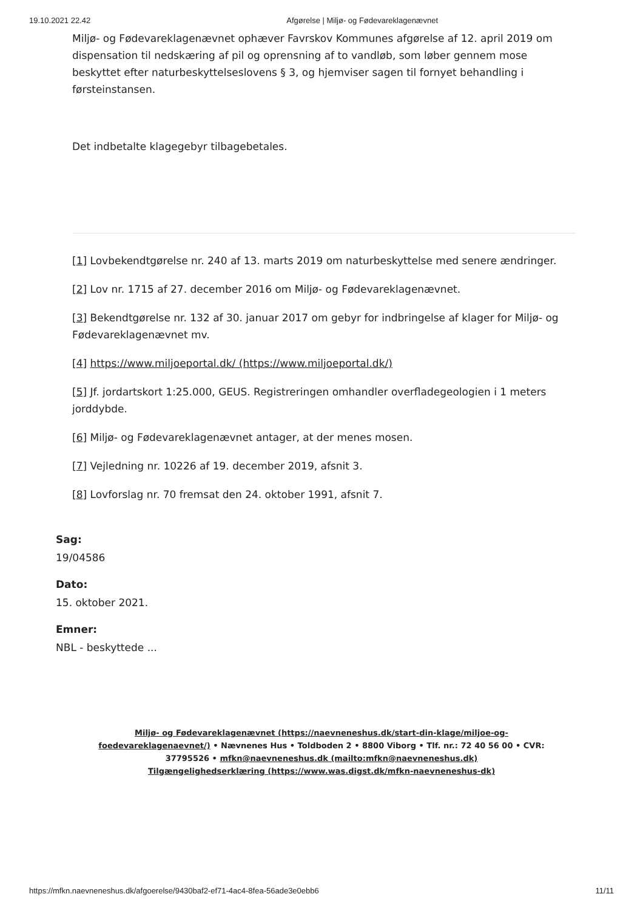19.10.2021 22.42 Afgørelse | Miljø- og Fødevareklagenævnet
Miljø- og Fødevareklagenævnet ophæver Favrskov Kommunes afgørelse af 12. april 2019 om dispensation til nedskæring af pil og oprensning af to vandløb, som løber gennem mose beskyttet efter naturbeskyttelseslovens § 3, og hjemviser sagen til fornyet behandling i førsteinstansen.
Det indbetalte klagegebyr tilbagebetales.
[1] Lovbekendtgørelse nr. 240 af 13. marts 2019 om naturbeskyttelse med senere ændringer.
[2] Lov nr. 1715 af 27. december 2016 om Miljø- og Fødevareklagenævnet.
[3] Bekendtgørelse nr. 132 af 30. januar 2017 om gebyr for indbringelse af klager for Miljø- og Fødevareklagenævnet mv.
[4] https://www.miljoeportal.dk/ (https://www.miljoeportal.dk/)
[5] Jf. jordartskort 1:25.000, GEUS. Registreringen omhandler overfladegeologien i 1 meters jorddybde.
[6] Miljø- og Fødevareklagenævnet antager, at der menes mosen.
[7] Vejledning nr. 10226 af 19. december 2019, afsnit 3.
[8] Lovforslag nr. 70 fremsat den 24. oktober 1991, afsnit 7.
Sag:
19/04586
Dato:
15. oktober 2021.
Emner:
NBL - beskyttede ...
Miljø- og Fødevareklagenævnet (https://naevneneshus.dk/start-din-klage/miljoe-og-foedevareklagenaevnet/) • Nævnenes Hus • Toldboden 2 • 8800 Viborg • Tlf. nr.: 72 40 56 00 • CVR: 37795526 • mfkn@naevneneshus.dk (mailto:mfkn@naevneneshus.dk)
Tilgængelighedserklæring (https://www.was.digst.dk/mfkn-naevneneshus-dk)
https://mfkn.naevneneshus.dk/afgoerelse/9430baf2-ef71-4ac4-8fea-56ade3e0ebb6 11/11